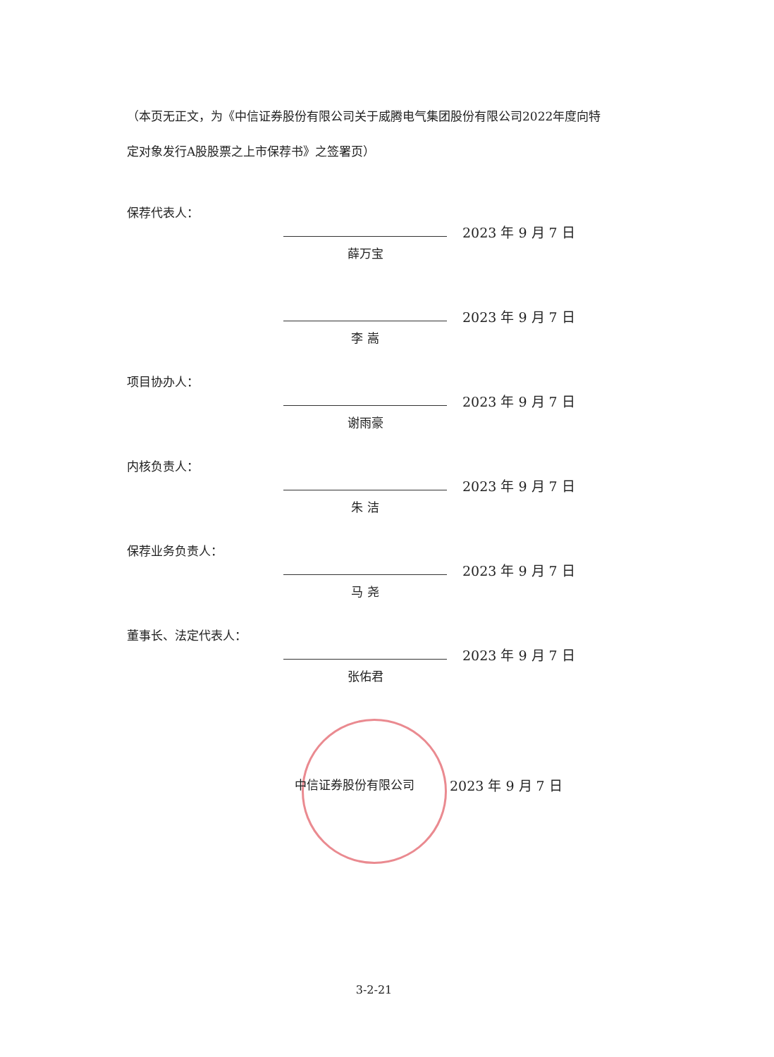（本页无正文，为《中信证券股份有限公司关于威腾电气集团股份有限公司2022年度向特定对象发行A股股票之上市保荐书》之签署页）
保荐代表人：
薛万宝
2023 年 9 月 7 日
李 嵩
2023 年 9 月 7 日
项目协办人：
谢雨豪
2023 年 9 月 7 日
内核负责人：
朱 洁
2023 年 9 月 7 日
保荐业务负责人：
马 尧
2023 年 9 月 7 日
董事长、法定代表人：
张佑君
2023 年 9 月 7 日
中信证券股份有限公司 2023 年 9 月 7 日
3-2-21